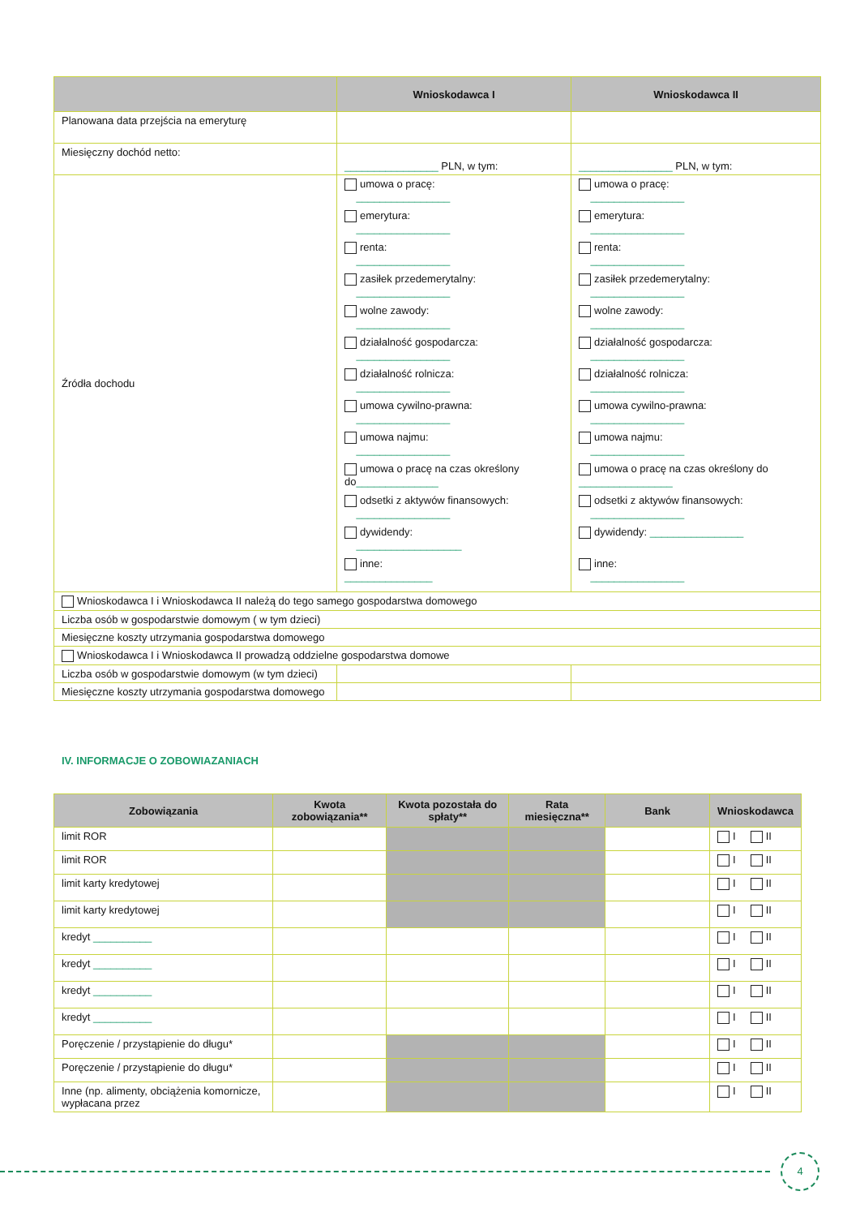| | Wnioskodawca I | Wnioskodawca II |
| --- | --- | --- |
| Planowana data przejścia na emeryturę | | |
| Miesięczny dochód netto: | ________________ PLN, w tym: | ________________ PLN, w tym: |
| Źródła dochodu | umowa o pracę: ________________ emerytura: ________________ renta: ________________ zasiłek przedemerytalny: ________________ wolne zawody: ________________ działalność gospodarcza: ________________ działalność rolnicza: ________________ umowa cywilno-prawna: ________________ umowa najmu: ________________ umowa o pracę na czas określony do ______________ odsetki z aktywów finansowych: ________________ dywidendy: __________________ inne: _______________ | umowa o pracę: ________________ emerytura: ________________ renta: ________________ zasiłek przedemerytalny: ________________ wolne zawody: ________________ działalność gospodarcza: ________________ działalność rolnicza: ________________ umowa cywilno-prawna: ________________ umowa najmu: ________________ umowa o pracę na czas określony do ________________ odsetki z aktywów finansowych: ________________ dywidendy: ________________ inne: ________________ |
| Wnioskodawca I i Wnioskodawca II należą do tego samego gospodarstwa domowego | | |
| Liczba osób w gospodarstwie domowym ( w tym dzieci) | | |
| Miesięczne koszty utrzymania gospodarstwa domowego | | |
| Wnioskodawca I i Wnioskodawca II prowadzą oddzielne gospodarstwa domowe | | |
| Liczba osób w gospodarstwie domowym (w tym dzieci) | | |
| Miesięczne koszty utrzymania gospodarstwa domowego | | |
IV. INFORMACJE O ZOBOWIAZANIACH
| Zobowiązania | Kwota zobowiązania** | Kwota pozostała do spłaty** | Rata miesięczna** | Bank | Wnioskodawca |
| --- | --- | --- | --- | --- | --- |
| limit ROR | | | | | I II |
| limit ROR | | | | | I II |
| limit karty kredytowej | | | | | I II |
| limit karty kredytowej | | | | | I II |
| kredyt __________ | | | | | I II |
| kredyt __________ | | | | | I II |
| kredyt __________ | | | | | I II |
| kredyt __________ | | | | | I II |
| Poręczenie / przystąpienie do długu* | | | | | I II |
| Poręczenie / przystąpienie do długu* | | | | | I II |
| Inne (np. alimenty, obciążenia komornicze, wypłacana przez | | | | | I II |
4